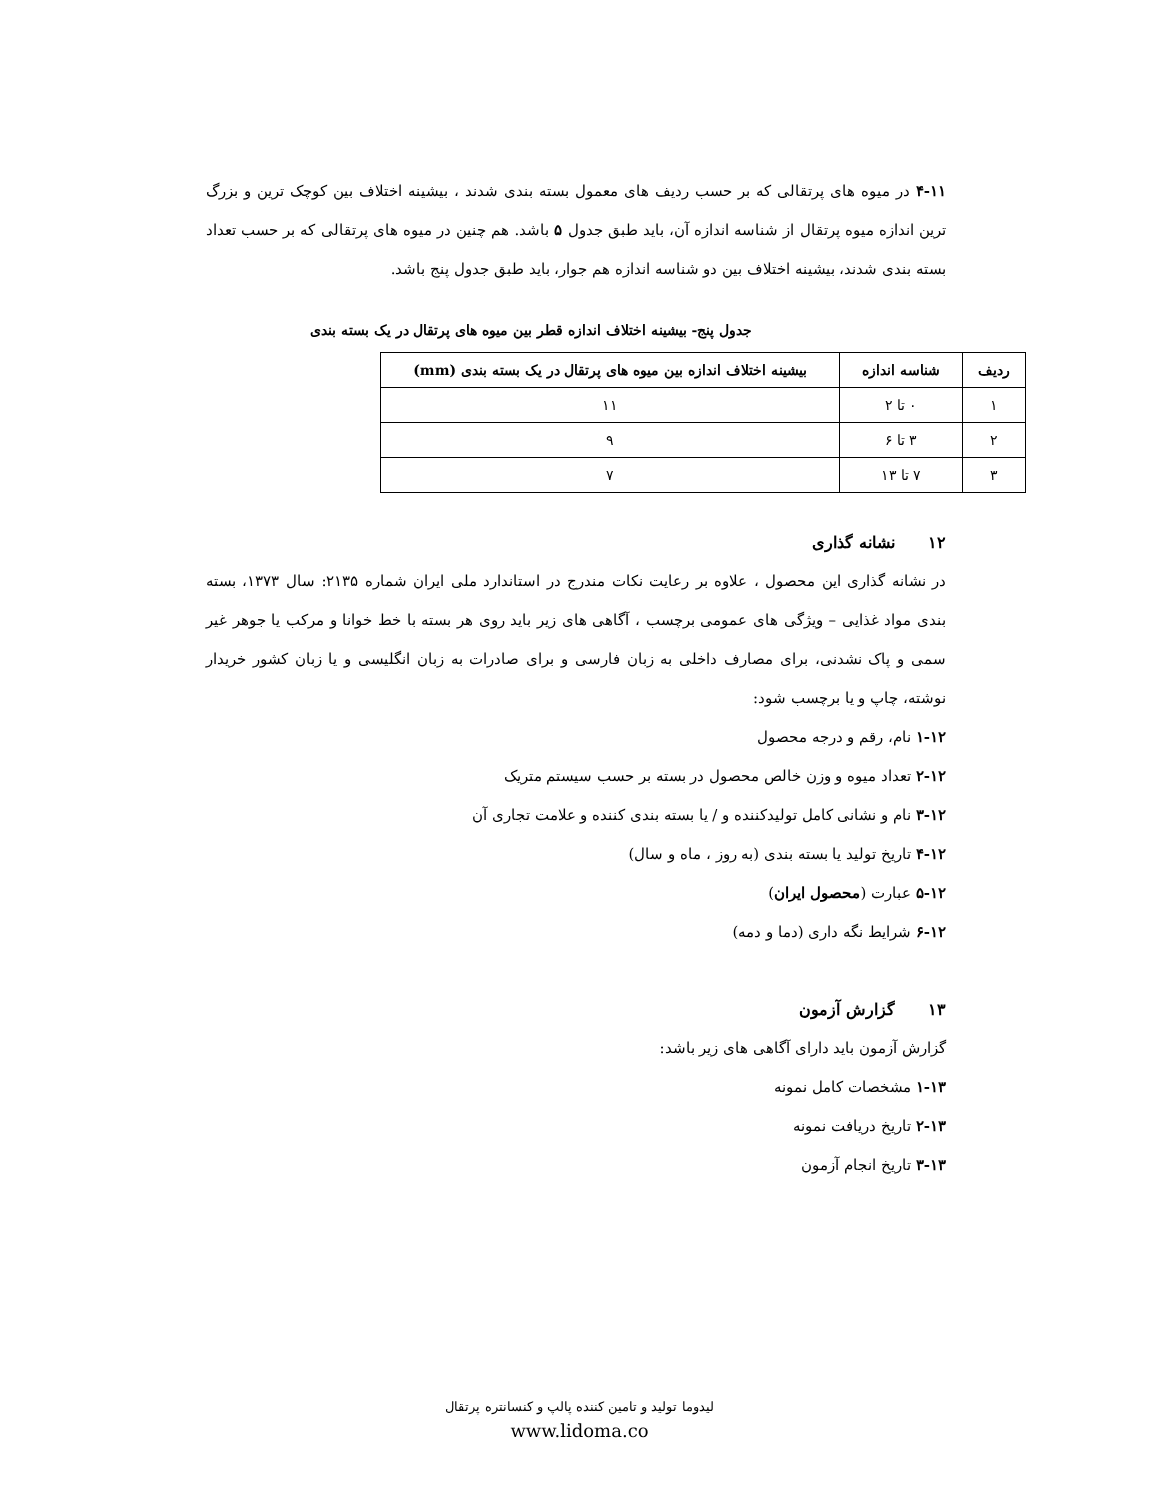۴-۱۱ در میوه های پرتقالی که بر حسب ردیف های معمول بسته بندی شدند ، بیشینه اختلاف بین کوچک ترین و بزرگ ترین اندازه میوه پرتقال از شناسه اندازه آن، باید طبق جدول ۵ باشد. هم چنین در میوه های پرتقالی که بر حسب تعداد بسته بندی شدند، بیشینه اختلاف بین دو شناسه اندازه هم جوار، باید طبق جدول پنج باشد.
جدول پنج- بیشینه اختلاف اندازه قطر بین میوه های پرتقال در یک بسته بندی
| ردیف | شناسه اندازه | بیشینه اختلاف اندازه بین میوه های پرتقال در یک بسته بندی (mm) |
| --- | --- | --- |
| ۱ | ۰ تا ۲ | ۱۱ |
| ۲ | ۳ تا ۶ | ۹ |
| ۳ | ۷ تا ۱۳ | ۷ |
۱۲ نشانه گذاری
در نشانه گذاری این محصول ، علاوه بر رعایت نکات مندرج در استاندارد ملی ایران شماره ۲۱۳۵: سال ۱۳۷۳، بسته بندی مواد غذایی – ویژگی های عمومی برچسب ، آگاهی های زیر باید روی هر بسته با خط خوانا و مرکب یا جوهر غیر سمی و پاک نشدنی، برای مصارف داخلی به زبان فارسی و برای صادرات به زبان انگلیسی و یا زبان کشور خریدار نوشته، چاپ و یا برچسب شود:
۱-۱۲ نام، رقم و درجه محصول
۲-۱۲ تعداد میوه و وزن خالص محصول در بسته بر حسب سیستم متریک
۳-۱۲ نام و نشانی کامل تولیدکننده و / یا بسته بندی کننده و علامت تجاری آن
۴-۱۲ تاریخ تولید یا بسته بندی (به روز ، ماه و سال)
۵-۱۲ عبارت (محصول ایران)
۶-۱۲ شرایط نگه داری (دما و دمه)
۱۳ گزارش آزمون
گزارش آزمون باید دارای آگاهی های زیر باشد:
۱-۱۳ مشخصات کامل نمونه
۲-۱۳ تاریخ دریافت نمونه
۳-۱۳ تاریخ انجام آزمون
لیدوما تولید و تامین کننده پالپ و کنسانتره پرتقال
www.lidoma.co